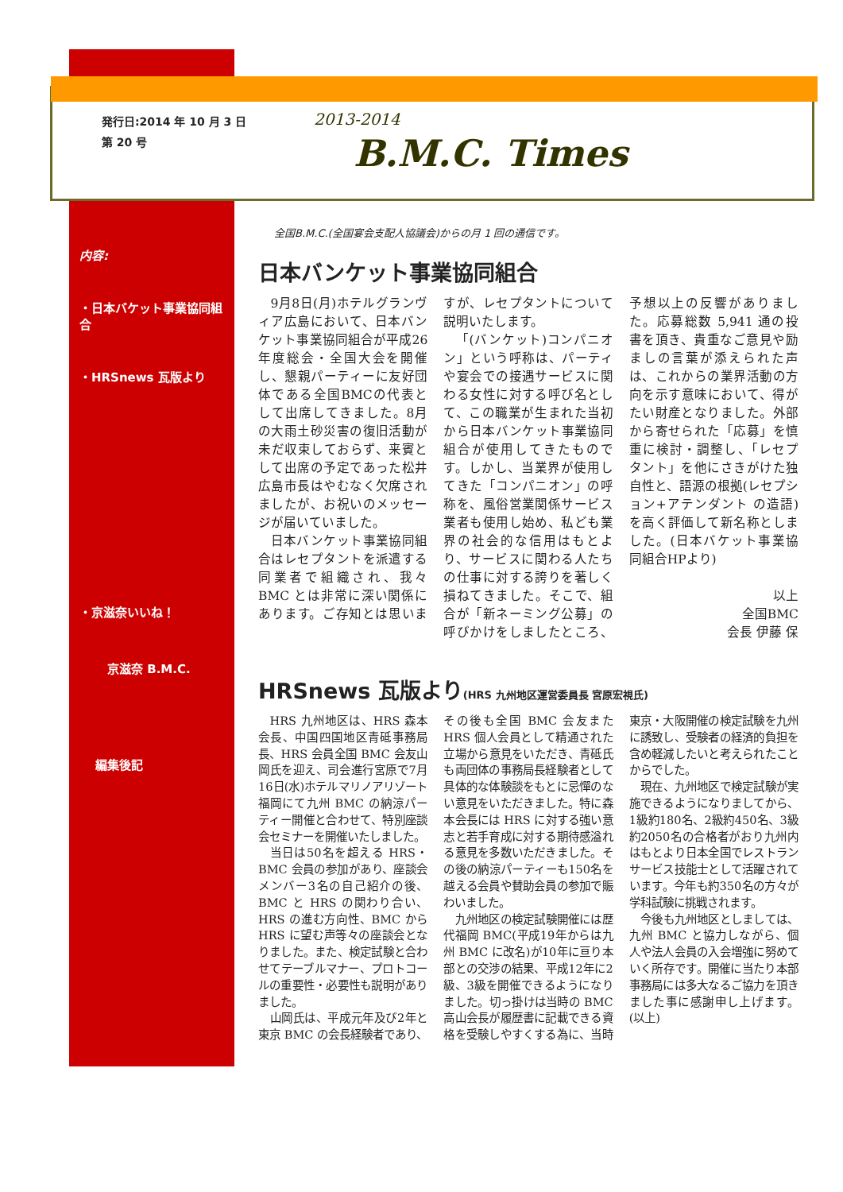発行日:2014 年 10 月 3 日
第 20 号
2013-2014
B.M.C. Times
内容:
・日本バケット事業協同組合
・HRSnews 瓦版より
・京滋奈いいね！
京滋奈 B.M.C.
編集後記
全国B.M.C.(全国宴会支配人協議会)からの月 1 回の通信です。
日本バンケット事業協同組合
9月8日(月)ホテルグランヴィア広島において、日本バンケット事業協同組合が平成26年度総会・全国大会を開催し、懇親パーティーに友好団体である全国BMCの代表として出席してきました。8月の大雨土砂災害の復旧活動が未だ収束しておらず、来賓として出席の予定であった松井広島市長はやむなく欠席されましたが、お祝いのメッセージが届いていました。
日本バンケット事業協同組合はレセプタントを派遣する同業者で組織され、我々BMC とは非常に深い関係にあります。ご存知とは思いますが、レセプタントについて説明いたします。
「(バンケット)コンパニオン」という呼称は、パーティや宴会での接遇サービスに関わる女性に対する呼び名として、この職業が生まれた当初から日本バンケット事業協同組合が使用してきたものです。しかし、当業界が使用してきた「コンパニオン」の呼称を、風俗営業関係サービス業者も使用し始め、私ども業界の社会的な信用はもとより、サービスに関わる人たちの仕事に対する誇りを著しく損ねてきました。そこで、組合が「新ネーミング公募」の呼びかけをしましたところ、予想以上の反響がありました。応募総数 5,941 通の投書を頂き、貴重なご意見や励ましの言葉が添えられた声は、これからの業界活動の方向を示す意味において、得がたい財産となりました。外部から寄せられた「応募」を慎重に検討・調整し、「レセプタント」を他にさきがけた独自性と、語源の根拠(レセプション+アテンダント の造語)を高く評価して新名称としました。(日本バケット事業協同組合HPより)
以上
全国BMC
会長 伊藤 保
HRSnews 瓦版より(HRS 九州地区運営委員長 宮原宏視氏)
HRS 九州地区は、HRS 森本会長、中国四国地区青砥事務局長、HRS 会員全国 BMC 会友山岡氏を迎え、司会進行宮原で7月16日(水)ホテルマリノアリゾート福岡にて九州 BMC の納涼パーティー開催と合わせて、特別座談会セミナーを開催いたしました。
当日は50名を超える HRS・BMC 会員の参加があり、座談会メンバー3名の自己紹介の後、BMC と HRS の関わり合い、HRS の進む方向性、BMC から HRS に望む声等々の座談会となりました。また、検定試験と合わせてテーブルマナー、プロトコールの重要性・必要性も説明がありました。
山岡氏は、平成元年及び2年と東京 BMC の会長経験者であり、その後も全国 BMC 会友また HRS 個人会員として精通された立場から意見をいただき、青砥氏も両団体の事務局長経験者として具体的な体験談をもとに忌憚のない意見をいただきました。特に森本会長には HRS に対する強い意志と若手育成に対する期待感溢れる意見を多数いただきました。その後の納涼パーティーも150名を越える会員や賛助会員の参加で賑わいました。
九州地区の検定試験開催には歴代福岡 BMC(平成19年からは九州 BMC に改名)が10年に亘り本部との交渉の結果、平成12年に2級、3級を開催できるようになりました。切っ掛けは当時の BMC 高山会長が履歴書に記載できる資格を受験しやすくする為に、当時東京・大阪開催の検定試験を九州に誘致し、受験者の経済的負担を含め軽減したいと考えられたことからでした。
現在、九州地区で検定試験が実施できるようになりましてから、1級約180名、2級約450名、3級約2050名の合格者がおり九州内はもとより日本全国でレストランサービス技能士として活躍されています。今年も約350名の方々が学科試験に挑戦されます。
今後も九州地区としましては、九州 BMC と協力しながら、個人や法人会員の入会増強に努めていく所存です。開催に当たり本部事務局には多大なるご協力を頂きました事に感謝申し上げます。 (以上)